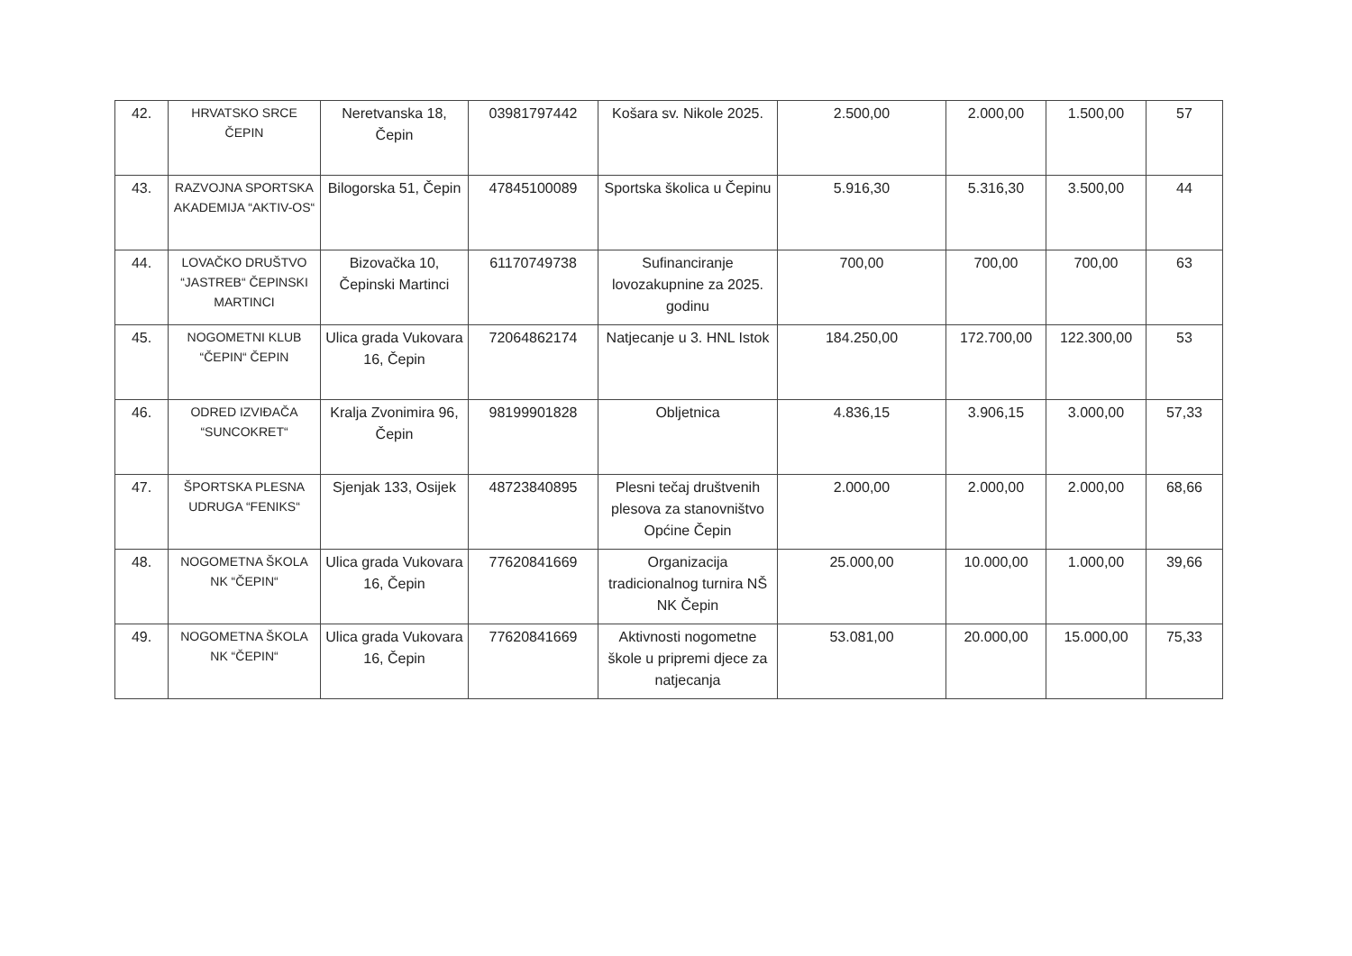| 42. | HRVATSKO SRCE ČEPIN | Neretvanska 18, Čepin | 03981797442 | Košara sv. Nikole 2025. | 2.500,00 | 2.000,00 | 1.500,00 | 57 |
| 43. | RAZVOJNA SPORTSKA AKADEMIJA “AKTIV-OS“ | Bilogorska 51, Čepin | 47845100089 | Sportska školica u Čepinu | 5.916,30 | 5.316,30 | 3.500,00 | 44 |
| 44. | LOVAČKO DRUŠTVO “JASTREB“ ČEPINSKI MARTINCI | Bizovačka 10, Čepinski Martinci | 61170749738 | Sufinanciranje lovozakupnine za 2025. godinu | 700,00 | 700,00 | 700,00 | 63 |
| 45. | NOGOMETNI KLUB “ČEPIN“ ČEPIN | Ulica grada Vukovara 16, Čepin | 72064862174 | Natjecanje u 3. HNL Istok | 184.250,00 | 172.700,00 | 122.300,00 | 53 |
| 46. | ODRED IZVIĐAČA “SUNCOKRET“ | Kralja Zvonimira 96, Čepin | 98199901828 | Obljetnica | 4.836,15 | 3.906,15 | 3.000,00 | 57,33 |
| 47. | ŠPORTSKA PLESNA UDRUGA “FENIKS“ | Sjenjak 133, Osijek | 48723840895 | Plesni tečaj društvenih plesova za stanovništvo Općine Čepin | 2.000,00 | 2.000,00 | 2.000,00 | 68,66 |
| 48. | NOGOMETNA ŠKOLA NK “ČEPIN“ | Ulica grada Vukovara 16, Čepin | 77620841669 | Organizacija tradicionalnog turnira NŠ NK Čepin | 25.000,00 | 10.000,00 | 1.000,00 | 39,66 |
| 49. | NOGOMETNA ŠKOLA NK “ČEPIN“ | Ulica grada Vukovara 16, Čepin | 77620841669 | Aktivnosti nogometne škole u pripremi djece za natjecanja | 53.081,00 | 20.000,00 | 15.000,00 | 75,33 |